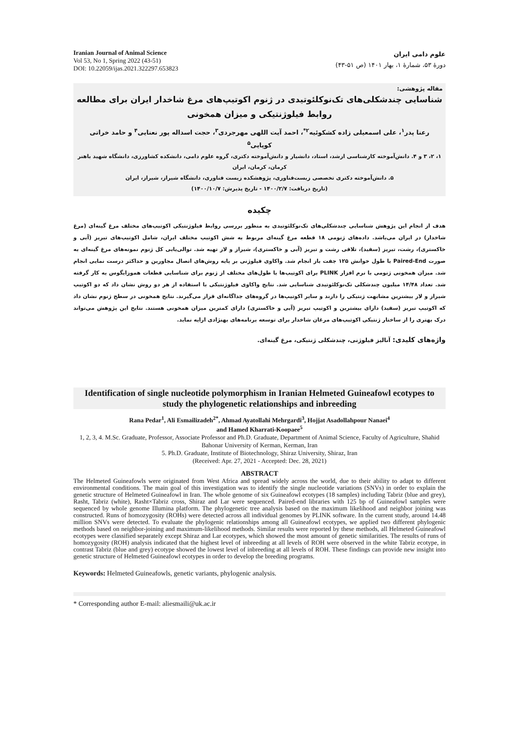Iranian Journal of Animal Science
Vol 53, No 1, Spring 2022 (43-51)
DOI: 10.22059/ijas.2021.322297.653823
علوم دامی ایران
دورهٔ ۵۳، شمارهٔ ۱، بهار ۱۴۰۱ (ص ۵۱-۴۳)
مقاله پژوهشی:
شناسایی چندشکلی‌های تک‌نوکلئوتیدی در ژنوم اکوتیپ‌های مرغ شاخدار ایران برای مطالعه روابط فیلوژنتیکی و میزان همخونی
رعنا پدر<sup>۱</sup>، علی اسمعیلی زاده کشکوئیه<sup>۲*</sup>، احمد آیت اللهی مهرجردی<sup>۳</sup>، حجت اسداله پور نعنایی<sup>۴</sup> و حامد خراتی کوپایی<sup>۵</sup>
۱، ۲، ۳ و ۴. دانش‌آموخته کارشناسی ارشد، استاد، دانشیار و دانش‌آموخته دکتری، گروه علوم دامی، دانشکده کشاورزی، دانشگاه شهید باهنر کرمان، کرمان، ایران
۵. دانش‌آموخته دکتری تخصصی زیست‌فناوری، پژوهشکده زیست فناوری، دانشگاه شیراز، شیراز، ایران
(تاریخ دریافت: ۱۴۰۰/۲/۷ - تاریخ پذیرش: ۱۴۰۰/۱۰/۷)
چکیده
هدف از انجام این پژوهش شناسایی چندشکلی‌های تک‌نوکلئوتیدی به منظور بررسی روابط فیلوژنتیکی اکوتیپ‌های مختلف مرغ گینه‌ای (مرغ شاخدار) در ایران می‌باشد. داده‌های ژنومی ۱۸ قطعه مرغ گینه‌ای مربوط به شش اکوتیپ مختلف ایران، شامل اکوتیپ‌های تبریز (آبی و خاکستری)، رشت، تبریز (سفید)، تلاقی رشت و تبریز (آبی و خاکستری)، شیراز و لار تهیه شد. توالی‌یابی کل ژنوم نمونه‌های مرغ گینه‌ای به صورت Paired-End با طول خوانش ۱۲۵ جفت باز انجام شد. واکاوی فیلوژنی بر پایه روش‌های اتصال مجاورین و حداکثر درست نمایی انجام شد. میزان همخونی ژنومی با نرم افزار PLINK برای اکوتیپ‌ها با طول‌های مختلف از ژنوم برای شناسایی قطعات هموزایگوس به کار گرفته شد. تعداد ۱۴/۴۸ میلیون چندشکلی تک‌نوکلئوتیدی شناسایی شد. نتایج واکاوی فیلوژنتیکی با استفاده از هر دو روش نشان داد که دو اکوتیپ شیراز و لار بیشترین مشابهت ژنتیکی را دارند و سایر اکوتیپ‌ها در گروه‌های جداگانه‌ای قرار می‌گیرند. نتایج همخونی در سطح ژنوم نشان داد که اکوتیپ تبریز (سفید) دارای بیشترین و اکوتیپ تبریز (آبی و خاکستری) دارای کمترین میزان همخونی هستند. نتایج این پژوهش می‌تواند درک بهتری را از ساختار ژنتیکی اکوتیپ‌های مرغان شاخدار برای توسعه برنامه‌های بهنژادی ارایه نماید.
واژه‌های کلیدی: آنالیز فیلوژنی، چندشکلی ژنتیکی، مرغ گینه‌ای.
Identification of single nucleotide polymorphism in Iranian Helmeted Guineafowl ecotypes to study the phylogenetic relationships and inbreeding
Rana Pedar<sup>1</sup>, Ali Esmailizadeh<sup>2*</sup>, Ahmad Ayatollahi Mehrgardi<sup>3</sup>, Hojjat Asadollahpour Nanaei<sup>4</sup>
and Hamed Kharrati-Koopaee<sup>5</sup>
1, 2, 3, 4. M.Sc. Graduate, Professor, Associate Professor and Ph.D. Graduate, Department of Animal Science, Faculty of Agriculture, Shahid Bahonar University of Kerman, Kerman, Iran
5. Ph.D. Graduate, Institute of Biotechnology, Shiraz University, Shiraz, Iran
(Received: Apr. 27, 2021 - Accepted: Dec. 28, 2021)
ABSTRACT
The Helmeted Guineafowls were originated from West Africa and spread widely across the world, due to their ability to adapt to different environmental conditions. The main goal of this investigation was to identify the single nucleotide variations (SNVs) in order to explain the genetic structure of Helmeted Guineafowl in Iran. The whole genome of six Guineafowl ecotypes (18 samples) including Tabriz (blue and grey), Rasht, Tabriz (white), Rasht×Tabriz cross, Shiraz and Lar were sequenced. Paired-end libraries with 125 bp of Guineafowl samples were sequenced by whole genome Illumina platform. The phylogenetic tree analysis based on the maximum likelihood and neighbor joining was constructed. Runs of homozygosity (ROHs) were detected across all individual genomes by PLINK software. In the current study, around 14.48 million SNVs were detected. To evaluate the phylogenic relationships among all Guineafowl ecotypes, we applied two different phylogenic methods based on neighbor-joining and maximum-likelihood methods. Similar results were reported by these methods, all Helmeted Guineafowl ecotypes were classified separately except Shiraz and Lar ecotypes, which showed the most amount of genetic similarities. The results of runs of homozygosity (ROH) analysis indicated that the highest level of inbreeding at all levels of ROH were observed in the white Tabriz ecotype, in contrast Tabriz (blue and grey) ecotype showed the lowest level of inbreeding at all levels of ROH. These findings can provide new insight into genetic structure of Helmeted Guineafowl ecotypes in order to develop the breeding programs.
Keywords: Helmeted Guineafowls, genetic variants, phylogenic analysis.
* Corresponding author E-mail: aliesmaili@uk.ac.ir